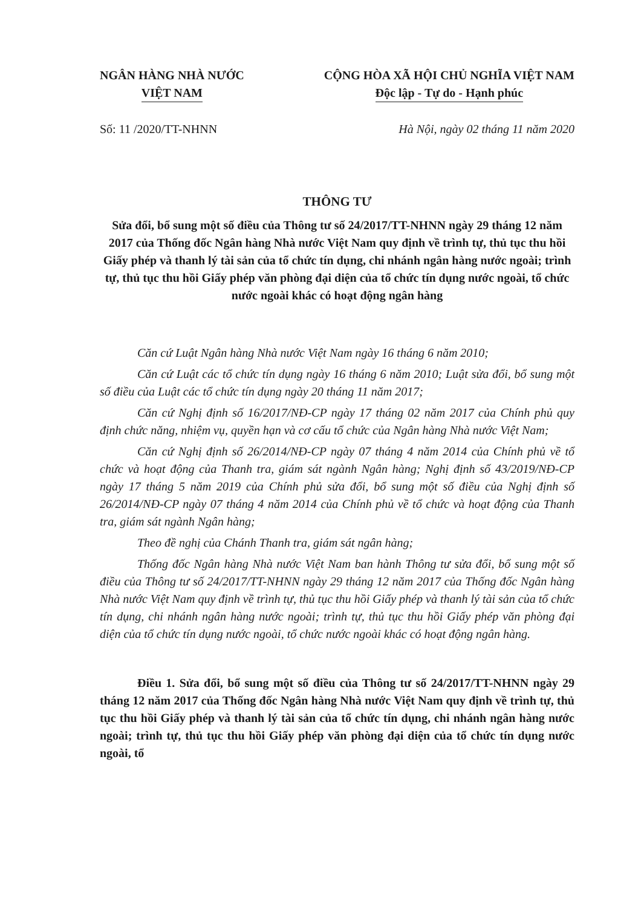NGÂN HÀNG NHÀ NƯỚC
VIỆT NAM
CỘNG HÒA XÃ HỘI CHỦ NGHĨA VIỆT NAM
Độc lập - Tự do - Hạnh phúc
Số: 11 /2020/TT-NHNN Hà Nội, ngày 02 tháng 11 năm 2020
THÔNG TƯ
Sửa đổi, bổ sung một số điều của Thông tư số 24/2017/TT-NHNN ngày 29 tháng 12 năm 2017 của Thống đốc Ngân hàng Nhà nước Việt Nam quy định về trình tự, thủ tục thu hồi Giấy phép và thanh lý tài sản của tổ chức tín dụng, chi nhánh ngân hàng nước ngoài; trình tự, thủ tục thu hồi Giấy phép văn phòng đại diện của tổ chức tín dụng nước ngoài, tổ chức nước ngoài khác có hoạt động ngân hàng
Căn cứ Luật Ngân hàng Nhà nước Việt Nam ngày 16 tháng 6 năm 2010;
Căn cứ Luật các tổ chức tín dụng ngày 16 tháng 6 năm 2010; Luật sửa đổi, bổ sung một số điều của Luật các tổ chức tín dụng ngày 20 tháng 11 năm 2017;
Căn cứ Nghị định số 16/2017/NĐ-CP ngày 17 tháng 02 năm 2017 của Chính phủ quy định chức năng, nhiệm vụ, quyền hạn và cơ cấu tổ chức của Ngân hàng Nhà nước Việt Nam;
Căn cứ Nghị định số 26/2014/NĐ-CP ngày 07 tháng 4 năm 2014 của Chính phủ về tổ chức và hoạt động của Thanh tra, giám sát ngành Ngân hàng; Nghị định số 43/2019/NĐ-CP ngày 17 tháng 5 năm 2019 của Chính phủ sửa đổi, bổ sung một số điều của Nghị định số 26/2014/NĐ-CP ngày 07 tháng 4 năm 2014 của Chính phủ về tổ chức và hoạt động của Thanh tra, giám sát ngành Ngân hàng;
Theo đề nghị của Chánh Thanh tra, giám sát ngân hàng;
Thống đốc Ngân hàng Nhà nước Việt Nam ban hành Thông tư sửa đổi, bổ sung một số điều của Thông tư số 24/2017/TT-NHNN ngày 29 tháng 12 năm 2017 của Thống đốc Ngân hàng Nhà nước Việt Nam quy định về trình tự, thủ tục thu hồi Giấy phép và thanh lý tài sản của tổ chức tín dụng, chi nhánh ngân hàng nước ngoài; trình tự, thủ tục thu hồi Giấy phép văn phòng đại diện của tổ chức tín dụng nước ngoài, tổ chức nước ngoài khác có hoạt động ngân hàng.
Điều 1. Sửa đổi, bổ sung một số điều của Thông tư số 24/2017/TT-NHNN ngày 29 tháng 12 năm 2017 của Thống đốc Ngân hàng Nhà nước Việt Nam quy định về trình tự, thủ tục thu hồi Giấy phép và thanh lý tài sản của tổ chức tín dụng, chi nhánh ngân hàng nước ngoài; trình tự, thủ tục thu hồi Giấy phép văn phòng đại diện của tổ chức tín dụng nước ngoài, tổ